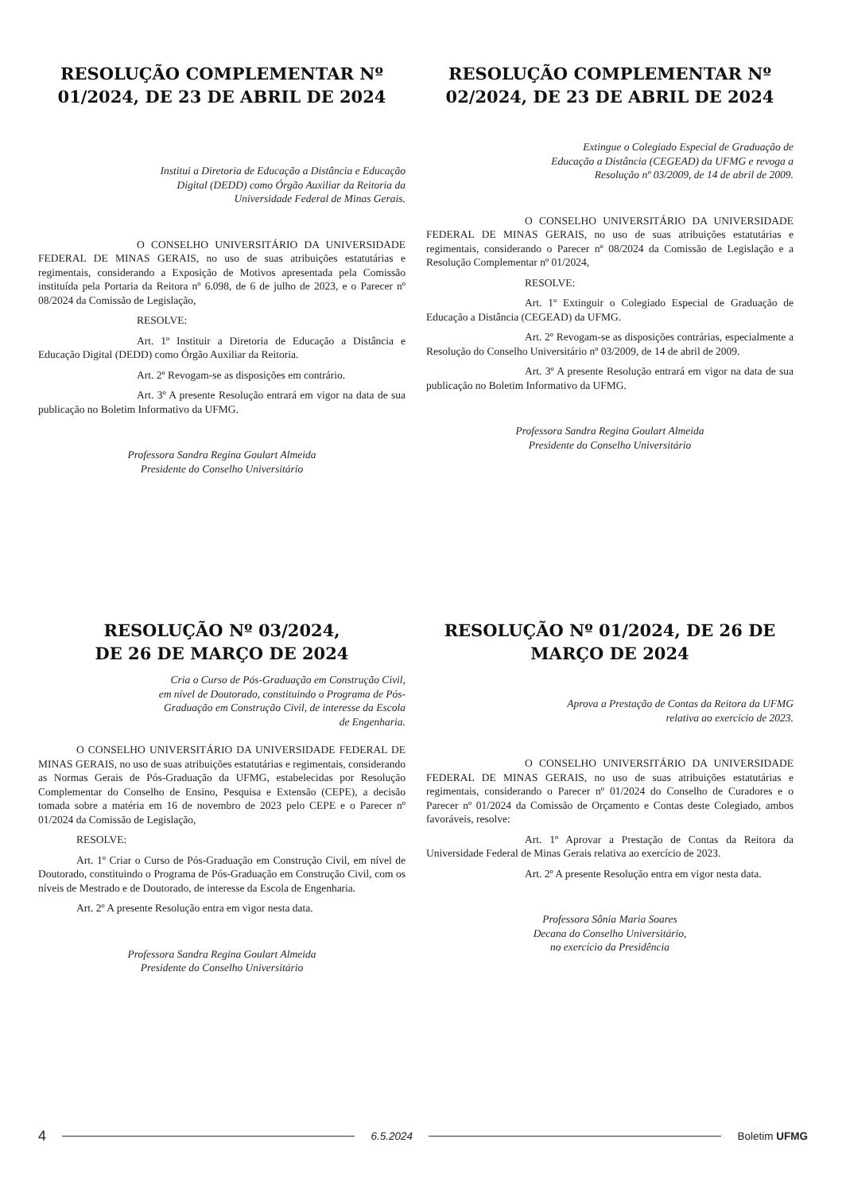RESOLUÇÃO COMPLEMENTAR Nº 01/2024, DE 23 DE ABRIL DE 2024
Institui a Diretoria de Educação a Distância e Educação Digital (DEDD) como Órgão Auxiliar da Reitoria da Universidade Federal de Minas Gerais.
O CONSELHO UNIVERSITÁRIO DA UNIVERSIDADE FEDERAL DE MINAS GERAIS, no uso de suas atribuições estatutárias e regimentais, considerando a Exposição de Motivos apresentada pela Comissão instituída pela Portaria da Reitora nº 6.098, de 6 de julho de 2023, e o Parecer nº 08/2024 da Comissão de Legislação,
RESOLVE:
Art. 1º Instituir a Diretoria de Educação a Distância e Educação Digital (DEDD) como Órgão Auxiliar da Reitoria.
Art. 2º Revogam-se as disposições em contrário.
Art. 3º A presente Resolução entrará em vigor na data de sua publicação no Boletim Informativo da UFMG.
Professora Sandra Regina Goulart Almeida
Presidente do Conselho Universitário
RESOLUÇÃO COMPLEMENTAR Nº 02/2024, DE 23 DE ABRIL DE 2024
Extingue o Colegiado Especial de Graduação de Educação a Distância (CEGEAD) da UFMG e revoga a Resolução nº 03/2009, de 14 de abril de 2009.
O CONSELHO UNIVERSITÁRIO DA UNIVERSIDADE FEDERAL DE MINAS GERAIS, no uso de suas atribuições estatutárias e regimentais, considerando o Parecer nº 08/2024 da Comissão de Legislação e a Resolução Complementar nº 01/2024,
RESOLVE:
Art. 1º Extinguir o Colegiado Especial de Graduação de Educação a Distância (CEGEAD) da UFMG.
Art. 2º Revogam-se as disposições contrárias, especialmente a Resolução do Conselho Universitário nº 03/2009, de 14 de abril de 2009.
Art. 3º A presente Resolução entrará em vigor na data de sua publicação no Boletim Informativo da UFMG.
Professora Sandra Regina Goulart Almeida
Presidente do Conselho Universitário
RESOLUÇÃO Nº 03/2024,
DE 26 DE MARÇO DE 2024
Cria o Curso de Pós-Graduação em Construção Civil, em nível de Doutorado, constituindo o Programa de Pós-Graduação em Construção Civil, de interesse da Escola de Engenharia.
O CONSELHO UNIVERSITÁRIO DA UNIVERSIDADE FEDERAL DE MINAS GERAIS, no uso de suas atribuições estatutárias e regimentais, considerando as Normas Gerais de Pós-Graduação da UFMG, estabelecidas por Resolução Complementar do Conselho de Ensino, Pesquisa e Extensão (CEPE), a decisão tomada sobre a matéria em 16 de novembro de 2023 pelo CEPE e o Parecer nº 01/2024 da Comissão de Legislação,
RESOLVE:
Art. 1º Criar o Curso de Pós-Graduação em Construção Civil, em nível de Doutorado, constituindo o Programa de Pós-Graduação em Construção Civil, com os níveis de Mestrado e de Doutorado, de interesse da Escola de Engenharia.
Art. 2º A presente Resolução entra em vigor nesta data.
Professora Sandra Regina Goulart Almeida
Presidente do Conselho Universitário
RESOLUÇÃO Nº 01/2024, DE 26 DE MARÇO DE 2024
Aprova a Prestação de Contas da Reitora da UFMG relativa ao exercício de 2023.
O CONSELHO UNIVERSITÁRIO DA UNIVERSIDADE FEDERAL DE MINAS GERAIS, no uso de suas atribuições estatutárias e regimentais, considerando o Parecer nº 01/2024 do Conselho de Curadores e o Parecer nº 01/2024 da Comissão de Orçamento e Contas deste Colegiado, ambos favoráveis, resolve:
Art. 1º Aprovar a Prestação de Contas da Reitora da Universidade Federal de Minas Gerais relativa ao exercício de 2023.
Art. 2º A presente Resolução entra em vigor nesta data.
Professora Sônia Maria Soares
Decana do Conselho Universitário,
no exercício da Presidência
4 6.5.2024 Boletim UFMG